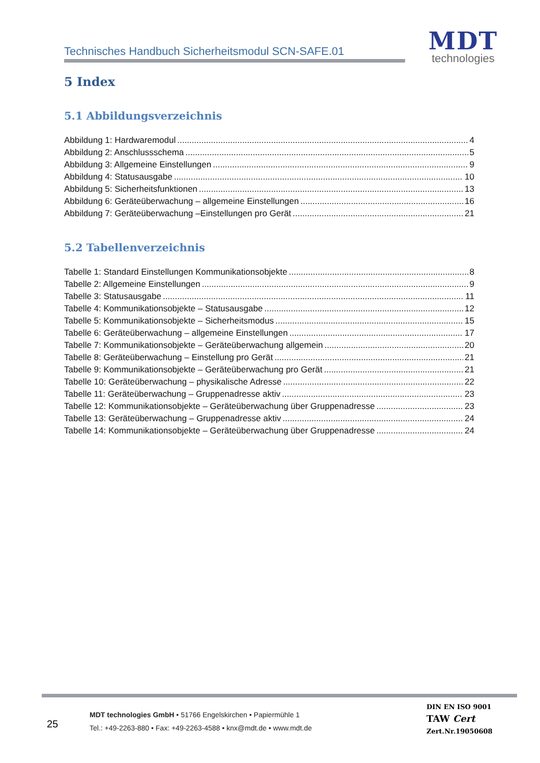Technisches Handbuch Sicherheitsmodul SCN-SAFE.01
MDT
technologies
5 Index
5.1 Abbildungsverzeichnis
Abbildung 1: Hardwaremodul 4
Abbildung 2: Anschlussschema 5
Abbildung 3: Allgemeine Einstellungen 9
Abbildung 4: Statusausgabe 10
Abbildung 5: Sicherheitsfunktionen 13
Abbildung 6: Geräteüberwachung – allgemeine Einstellungen 16
Abbildung 7: Geräteüberwachung –Einstellungen pro Gerät 21
5.2 Tabellenverzeichnis
Tabelle 1: Standard Einstellungen Kommunikationsobjekte 8
Tabelle 2: Allgemeine Einstellungen 9
Tabelle 3: Statusausgabe 11
Tabelle 4: Kommunikationsobjekte – Statusausgabe 12
Tabelle 5: Kommunikationsobjekte – Sicherheitsmodus 15
Tabelle 6: Geräteüberwachung – allgemeine Einstellungen 17
Tabelle 7: Kommunikationsobjekte – Geräteüberwachung allgemein 20
Tabelle 8: Geräteüberwachung – Einstellung pro Gerät 21
Tabelle 9: Kommunikationsobjekte – Geräteüberwachung pro Gerät 21
Tabelle 10: Geräteüberwachung – physikalische Adresse 22
Tabelle 11: Geräteüberwachung – Gruppenadresse aktiv 23
Tabelle 12: Kommunikationsobjekte – Geräteüberwachung über Gruppenadresse 23
Tabelle 13: Geräteüberwachung – Gruppenadresse aktiv 24
Tabelle 14: Kommunikationsobjekte – Geräteüberwachung über Gruppenadresse 24
25
MDT technologies GmbH • 51766 Engelskirchen • Papiermühle 1
Tel.: +49-2263-880 • Fax: +49-2263-4588 • knx@mdt.de • www.mdt.de
DIN EN ISO 9001
TAW Cert
Zert.Nr.19050608